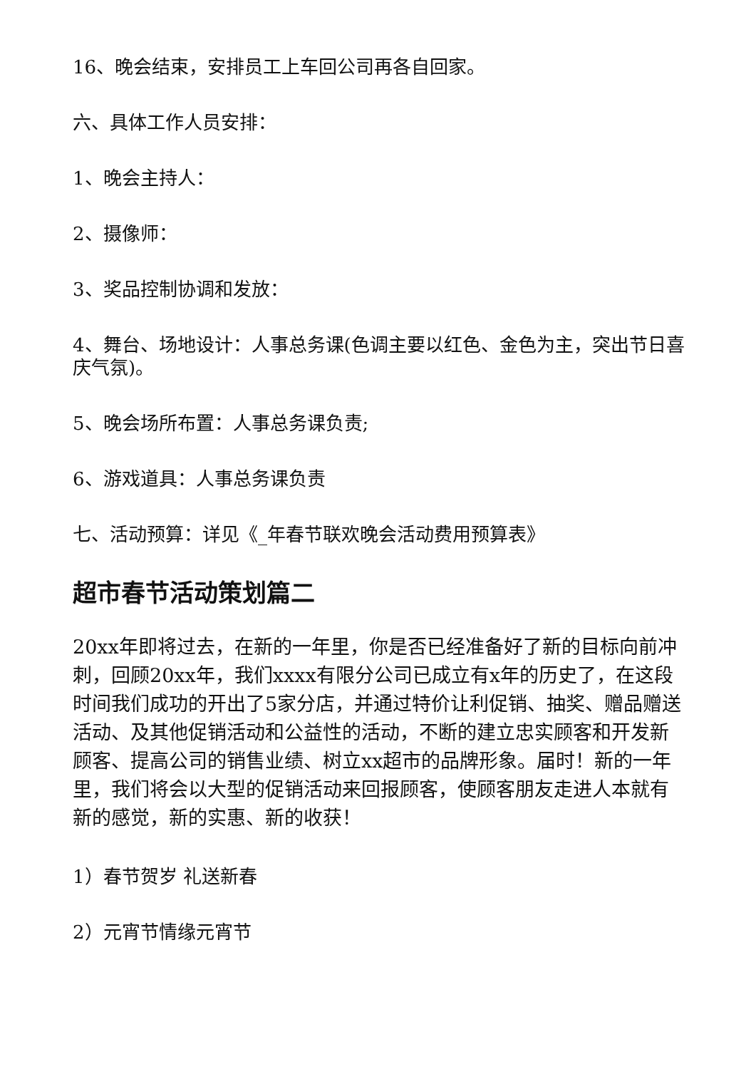16、晚会结束，安排员工上车回公司再各自回家。
六、具体工作人员安排：
1、晚会主持人：
2、摄像师：
3、奖品控制协调和发放：
4、舞台、场地设计：人事总务课(色调主要以红色、金色为主，突出节日喜庆气氛)。
5、晚会场所布置：人事总务课负责;
6、游戏道具：人事总务课负责
七、活动预算：详见《_年春节联欢晚会活动费用预算表》
超市春节活动策划篇二
20xx年即将过去，在新的一年里，你是否已经准备好了新的目标向前冲刺，回顾20xx年，我们xxxx有限分公司已成立有x年的历史了，在这段时间我们成功的开出了5家分店，并通过特价让利促销、抽奖、赠品赠送活动、及其他促销活动和公益性的活动，不断的建立忠实顾客和开发新顾客、提高公司的销售业绩、树立xx超市的品牌形象。届时！新的一年里，我们将会以大型的促销活动来回报顾客，使顾客朋友走进人本就有新的感觉，新的实惠、新的收获！
1）春节贺岁 礼送新春
2）元宵节情缘元宵节